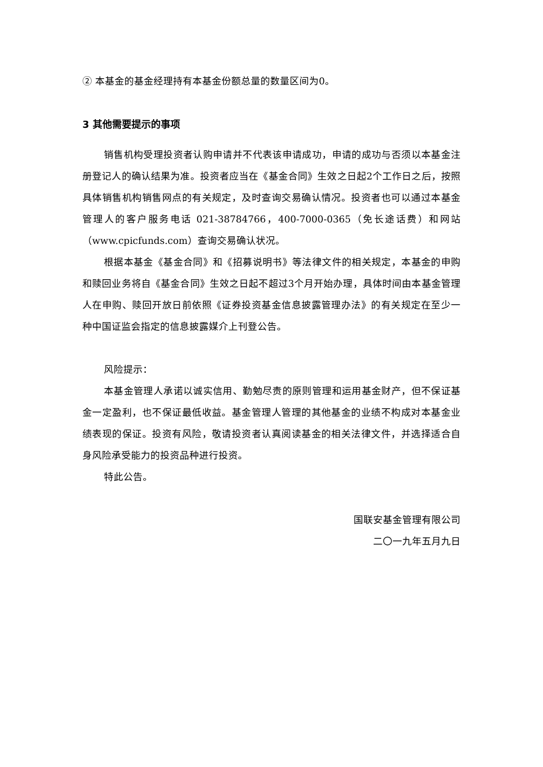② 本基金的基金经理持有本基金份额总量的数量区间为0。
3 其他需要提示的事项
销售机构受理投资者认购申请并不代表该申请成功，申请的成功与否须以本基金注册登记人的确认结果为准。投资者应当在《基金合同》生效之日起2个工作日之后，按照具体销售机构销售网点的有关规定，及时查询交易确认情况。投资者也可以通过本基金管理人的客户服务电话 021-38784766，400-7000-0365（免长途话费）和网站（www.cpicfunds.com）查询交易确认状况。
根据本基金《基金合同》和《招募说明书》等法律文件的相关规定，本基金的申购和赎回业务将自《基金合同》生效之日起不超过3个月开始办理，具体时间由本基金管理人在申购、赎回开放日前依照《证券投资基金信息披露管理办法》的有关规定在至少一种中国证监会指定的信息披露媒介上刊登公告。
风险提示：
本基金管理人承诺以诚实信用、勤勉尽责的原则管理和运用基金财产，但不保证基金一定盈利，也不保证最低收益。基金管理人管理的其他基金的业绩不构成对本基金业绩表现的保证。投资有风险，敬请投资者认真阅读基金的相关法律文件，并选择适合自身风险承受能力的投资品种进行投资。
特此公告。
国联安基金管理有限公司
二〇一九年五月九日